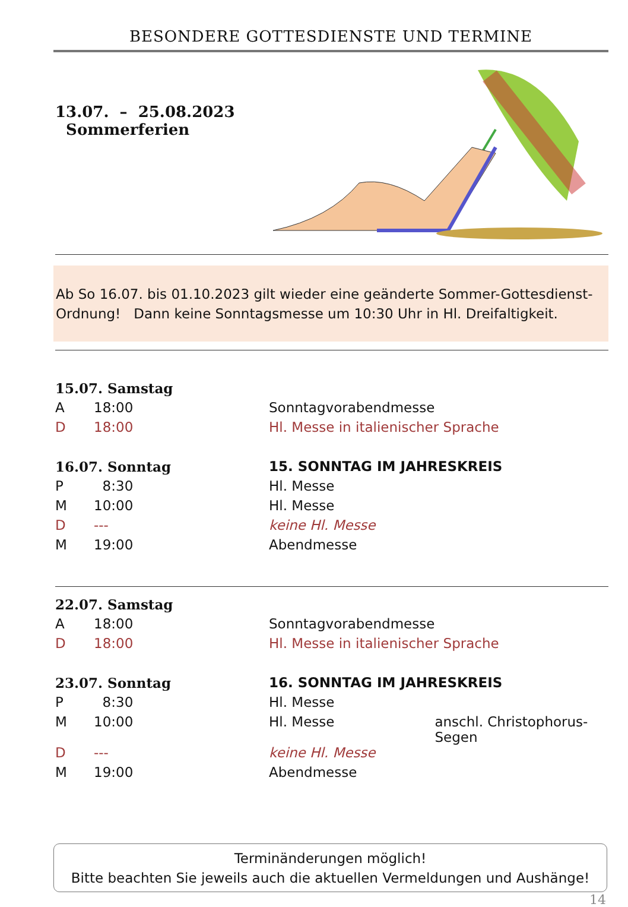BESONDERE GOTTESDIENSTE UND TERMINE
13.07. – 25.08.2023 Sommerferien
Ab So 16.07. bis 01.10.2023 gilt wieder eine geänderte Sommer-Gottesdienst-Ordnung! Dann keine Sonntagsmesse um 10:30 Uhr in Hl. Dreifaltigkeit.
| 15.07. Samstag | | | |
| A | 18:00 | Sonntagvorabendmesse | |
| D | 18:00 | Hl. Messe in italienischer Sprache | |
| 16.07. Sonntag | | 15. SONNTAG IM JAHRESKREIS | |
| P | 8:30 | Hl. Messe | |
| M | 10:00 | Hl. Messe | |
| D | --- | keine Hl. Messe | |
| M | 19:00 | Abendmesse | |
| 22.07. Samstag | | | |
| A | 18:00 | Sonntagvorabendmesse | |
| D | 18:00 | Hl. Messe in italienischer Sprache | |
| 23.07. Sonntag | | 16. SONNTAG IM JAHRESKREIS | |
| P | 8:30 | Hl. Messe | |
| M | 10:00 | Hl. Messe | anschl. Christophorus-Segen |
| D | --- | keine Hl. Messe | |
| M | 19:00 | Abendmesse | |
Terminänderungen möglich!
Bitte beachten Sie jeweils auch die aktuellen Vermeldungen und Aushänge!
14